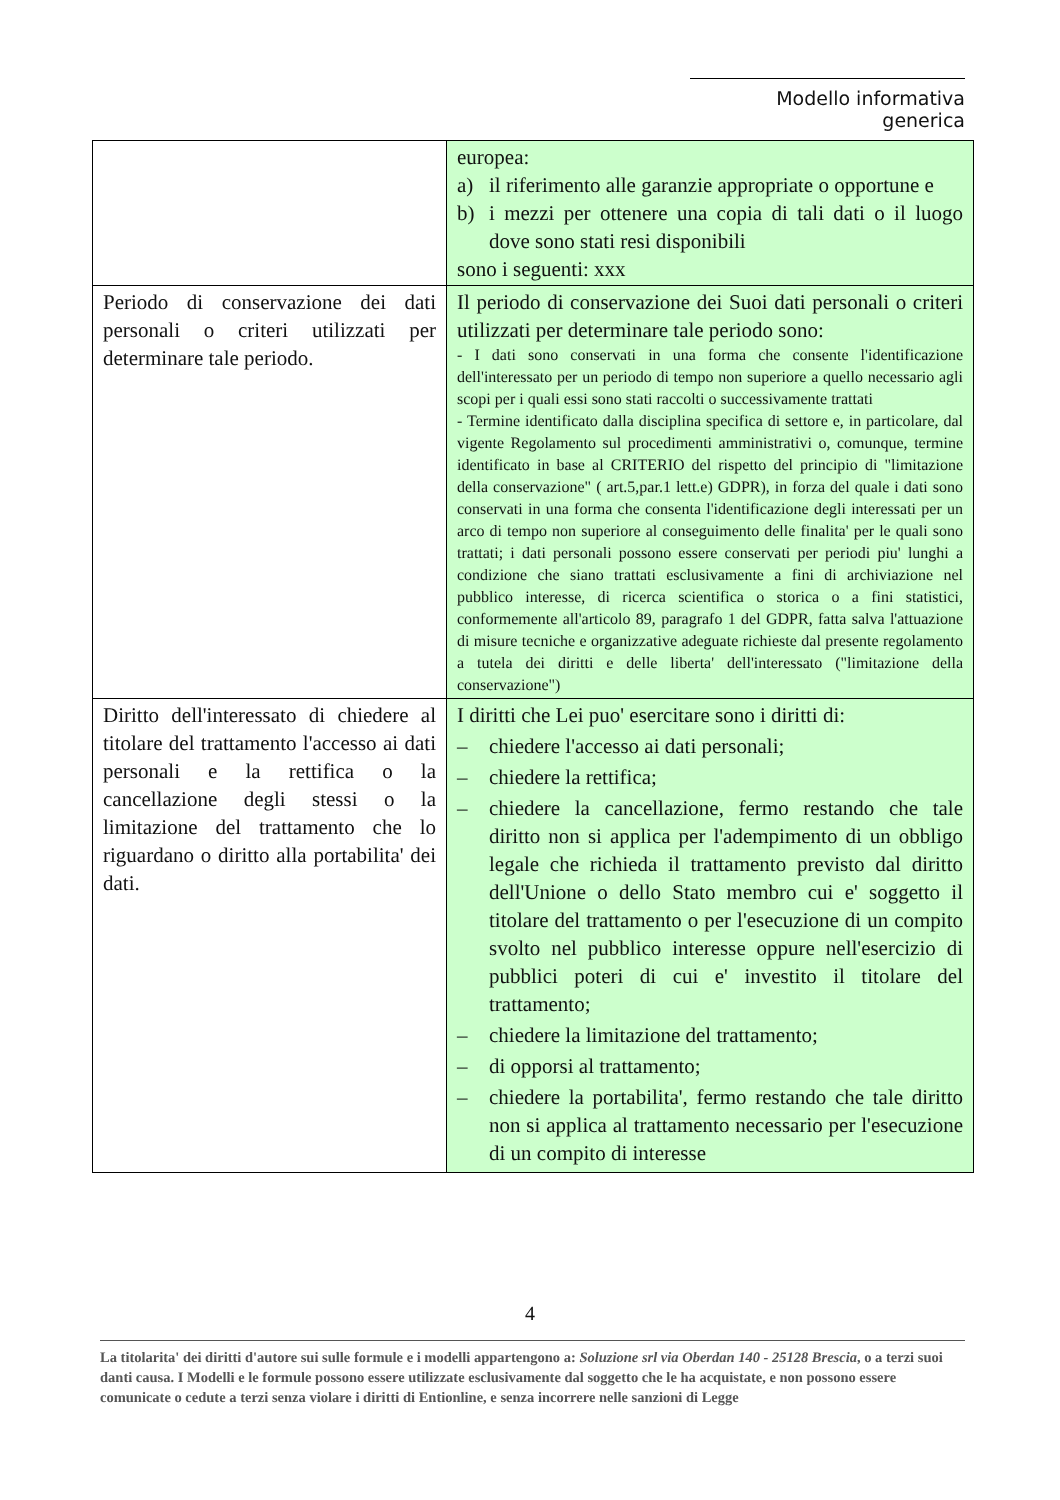Modello informativa generica
| | europea: a) il riferimento alle garanzie appropriate o opportune e b) i mezzi per ottenere una copia di tali dati o il luogo dove sono stati resi disponibili sono i seguenti: xxx |
| Periodo di conservazione dei dati personali o criteri utilizzati per determinare tale periodo. | Il periodo di conservazione dei Suoi dati personali o criteri utilizzati per determinare tale periodo sono: - I dati sono conservati in una forma che consente l'identificazione dell'interessato per un periodo di tempo non superiore a quello necessario agli scopi per i quali essi sono stati raccolti o successivamente trattati - Termine identificato dalla disciplina specifica di settore e, in particolare, dal vigente Regolamento sul procedimenti amministrativi o, comunque, termine identificato in base al CRITERIO del rispetto del principio di "limitazione della conservazione" ( art.5,par.1 lett.e) GDPR), in forza del quale i dati sono conservati in una forma che consenta l'identificazione degli interessati per un arco di tempo non superiore al conseguimento delle finalita' per le quali sono trattati; i dati personali possono essere conservati per periodi piu' lunghi a condizione che siano trattati esclusivamente a fini di archiviazione nel pubblico interesse, di ricerca scientifica o storica o a fini statistici, conformemente all'articolo 89, paragrafo 1 del GDPR, fatta salva l'attuazione di misure tecniche e organizzative adeguate richieste dal presente regolamento a tutela dei diritti e delle liberta' dell'interessato ("limitazione della conservazione") |
| Diritto dell'interessato di chiedere al titolare del trattamento l'accesso ai dati personali e la rettifica o la cancellazione degli stessi o la limitazione del trattamento che lo riguardano o diritto alla portabilita' dei dati. | I diritti che Lei puo' esercitare sono i diritti di: – chiedere l'accesso ai dati personali; – chiedere la rettifica; – chiedere la cancellazione, fermo restando che tale diritto non si applica per l'adempimento di un obbligo legale che richieda il trattamento previsto dal diritto dell'Unione o dello Stato membro cui e' soggetto il titolare del trattamento o per l'esecuzione di un compito svolto nel pubblico interesse oppure nell'esercizio di pubblici poteri di cui e' investito il titolare del trattamento; – chiedere la limitazione del trattamento; – di opporsi al trattamento; – chiedere la portabilita', fermo restando che tale diritto non si applica al trattamento necessario per l'esecuzione di un compito di interesse |
4
La titolarita' dei diritti d'autore sui sulle formule e i modelli appartengono a: Soluzione srl via Oberdan 140 - 25128 Brescia, o a terzi suoi danti causa. I Modelli e le formule possono essere utilizzate esclusivamente dal soggetto che le ha acquistate, e non possono essere comunicate o cedute a terzi senza violare i diritti di Entionline, e senza incorrere nelle sanzioni di Legge